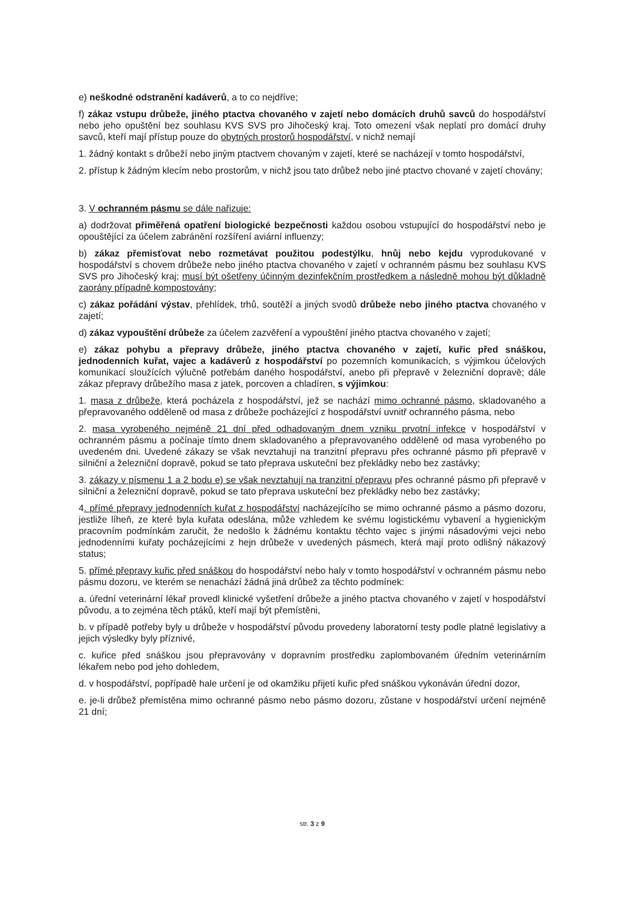e) neškodné odstranění kadáverů, a to co nejdříve;
f) zákaz vstupu drůbeže, jiného ptactva chovaného v zajetí nebo domácích druhů savců do hospodářství nebo jeho opuštění bez souhlasu KVS SVS pro Jihočeský kraj. Toto omezení však neplatí pro domácí druhy savců, kteří mají přístup pouze do obytných prostorů hospodářství, v nichž nemají
1. žádný kontakt s drůbeží nebo jiným ptactvem chovaným v zajetí, které se nacházejí v tomto hospodářství,
2. přístup k žádným klecím nebo prostorům, v nichž jsou tato drůbež nebo jiné ptactvo chované v zajetí chovány;
3. V ochranném pásmu se dále nařizuje:
a) dodržovat přiměřená opatření biologické bezpečnosti každou osobou vstupující do hospodářství nebo je opouštějící za účelem zabránění rozšíření aviární influenzy;
b) zákaz přemisťovat nebo rozmetávat použitou podestýlku, hnůj nebo kejdu vyprodukované v hospodářství s chovem drůbeže nebo jiného ptactva chovaného v zajetí v ochranném pásmu bez souhlasu KVS SVS pro Jihočeský kraj; musí být ošetřeny účinným dezinfekčním prostředkem a následně mohou být důkladně zaorány případně kompostovány;
c) zákaz pořádání výstav, přehlídek, trhů, soutěží a jiných svodů drůbeže nebo jiného ptactva chovaného v zajetí;
d) zákaz vypouštění drůbeže za účelem zazvěření a vypouštění jiného ptactva chovaného v zajetí;
e) zákaz pohybu a přepravy drůbeže, jiného ptactva chovaného v zajetí, kuřic před snáškou, jednodenních kuřat, vajec a kadáverů z hospodářství po pozemních komunikacích, s výjimkou účelových komunikací sloužících výlučně potřebám daného hospodářství, anebo při přepravě v železniční dopravě; dále zákaz přepravy drůbežího masa z jatek, porcoven a chladíren, s výjimkou:
1. masa z drůbeže, která pocházela z hospodářství, jež se nachází mimo ochranné pásmo, skladovaného a přepravovaného odděleně od masa z drůbeže pocházející z hospodářství uvnitř ochranného pásma, nebo
2. masa vyrobeného nejméně 21 dní před odhadovaným dnem vzniku prvotní infekce v hospodářství v ochranném pásmu a počínaje tímto dnem skladovaného a přepravovaného odděleně od masa vyrobeného po uvedeném dni. Uvedené zákazy se však nevztahují na tranzitní přepravu přes ochranné pásmo při přepravě v silniční a železniční dopravě, pokud se tato přeprava uskuteční bez překládky nebo bez zastávky;
3. zákazy v písmenu 1 a 2 bodu e) se však nevztahují na tranzitní přepravu přes ochranné pásmo při přepravě v silniční a železniční dopravě, pokud se tato přeprava uskuteční bez překládky nebo bez zastávky;
4. přímé přepravy jednodenních kuřat z hospodářství nacházejícího se mimo ochranné pásmo a pásmo dozoru, jestliže líheň, ze které byla kuřata odeslána, může vzhledem ke svému logistickému vybavení a hygienickým pracovním podmínkám zaručit, že nedošlo k žádnému kontaktu těchto vajec s jinými násadovými vejci nebo jednodenními kuřaty pocházejícími z hejn drůbeže v uvedených pásmech, která mají proto odlišný nákazový status;
5. přímé přepravy kuřic před snáškou do hospodářství nebo haly v tomto hospodářství v ochranném pásmu nebo pásmu dozoru, ve kterém se nenachází žádná jiná drůbež za těchto podmínek:
a. úřední veterinární lékař provedl klinické vyšetření drůbeže a jiného ptactva chovaného v zajetí v hospodářství původu, a to zejména těch ptáků, kteří mají být přemístěni,
b. v případě potřeby byly u drůbeže v hospodářství původu provedeny laboratorní testy podle platné legislativy a jejich výsledky byly příznivé,
c. kuřice před snáškou jsou přepravovány v dopravním prostředku zaplombovaném úředním veterinárním lékařem nebo pod jeho dohledem,
d. v hospodářství, popřípadě hale určení je od okamžiku přijetí kuřic před snáškou vykonáván úřední dozor,
e. je-li drůbež přemístěna mimo ochranné pásmo nebo pásmo dozoru, zůstane v hospodářství určení nejméně 21 dní;
str. 3 z 9